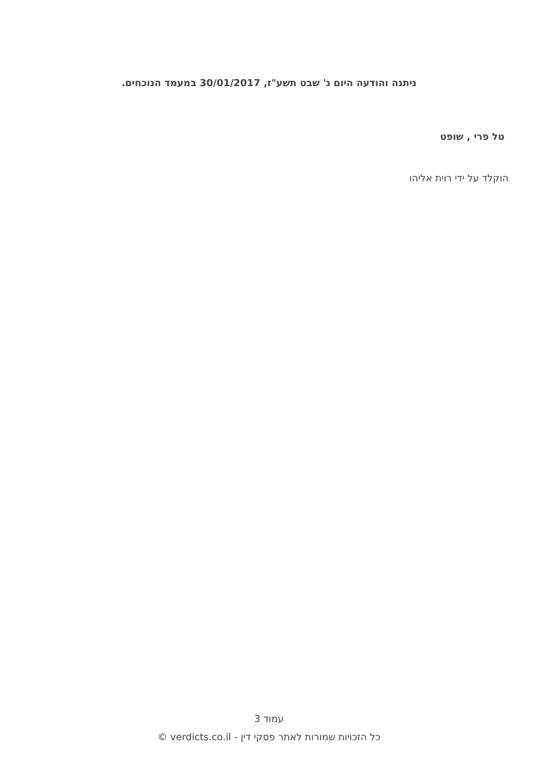ניתנה והודעה היום ג' שבט תשע"ז, 30/01/2017 במעמד הנוכחים.
טל פרי , שופט
הוקלד על ידי רוית אליהו
עמוד 3
כל הזכויות שמורות לאתר פסקי דין - verdicts.co.il ©